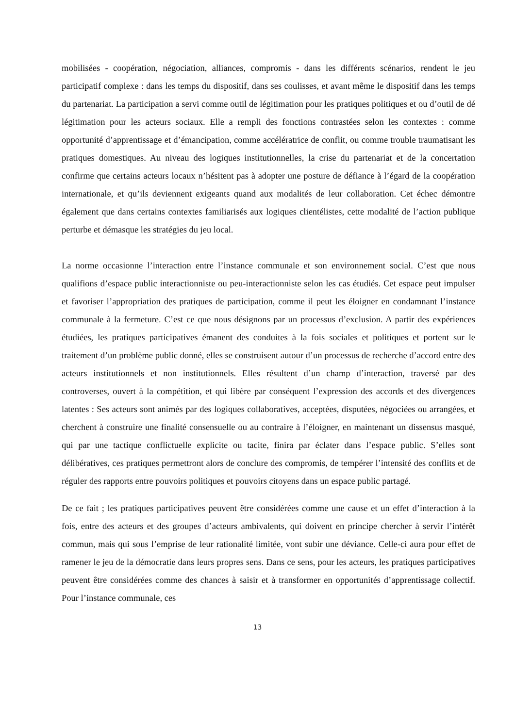mobilisées - coopération, négociation, alliances, compromis - dans les différents scénarios, rendent le jeu participatif complexe : dans les temps du dispositif, dans ses coulisses, et avant même le dispositif dans les temps du partenariat. La participation a servi comme outil de légitimation pour les pratiques politiques et ou d’outil de dé légitimation pour les acteurs sociaux. Elle a rempli des fonctions contrastées selon les contextes : comme opportunité d’apprentissage et d’émancipation, comme accélératrice de conflit, ou comme trouble traumatisant les pratiques domestiques. Au niveau des logiques institutionnelles, la crise du partenariat et de la concertation confirme que certains acteurs locaux n’hésitent pas à adopter une posture de défiance à l’égard de la coopération internationale, et qu’ils deviennent exigeants quand aux modalités de leur collaboration. Cet échec démontre également que dans certains contextes familiarisés aux logiques clientélistes, cette modalité de l’action publique perturbe et démasque les stratégies du jeu local.
La norme occasionne l’interaction entre l’instance communale et son environnement social. C’est que nous qualifions d’espace public interactionniste ou peu-interactionniste selon les cas étudiés. Cet espace peut impulser et favoriser l’appropriation des pratiques de participation, comme il peut les éloigner en condamnant l’instance communale à la fermeture. C’est ce que nous désignons par un processus d’exclusion. A partir des expériences étudiées, les pratiques participatives émanent des conduites à la fois sociales et politiques et portent sur le traitement d’un problème public donné, elles se construisent autour d’un processus de recherche d’accord entre des acteurs institutionnels et non institutionnels. Elles résultent d’un champ d’interaction, traversé par des controverses, ouvert à la compétition, et qui libère par conséquent l’expression des accords et des divergences latentes : Ses acteurs sont animés par des logiques collaboratives, acceptées, disputées, négociées ou arrangées, et cherchent à construire une finalité consensuelle ou au contraire à l’éloigner, en maintenant un dissensus masqué, qui par une tactique conflictuelle explicite ou tacite, finira par éclater dans l’espace public. S’elles sont délibératives, ces pratiques permettront alors de conclure des compromis, de tempérer l’intensité des conflits et de réguler des rapports entre pouvoirs politiques et pouvoirs citoyens dans un espace public partagé.
De ce fait ; les pratiques participatives peuvent être considérées comme une cause et un effet d’interaction à la fois, entre des acteurs et des groupes d’acteurs ambivalents, qui doivent en principe chercher à servir l’intérêt commun, mais qui sous l’emprise de leur rationalité limitée, vont subir une déviance. Celle-ci aura pour effet de ramener le jeu de la démocratie dans leurs propres sens. Dans ce sens, pour les acteurs, les pratiques participatives peuvent être considérées comme des chances à saisir et à transformer en opportunités d’apprentissage collectif. Pour l’instance communale, ces
13